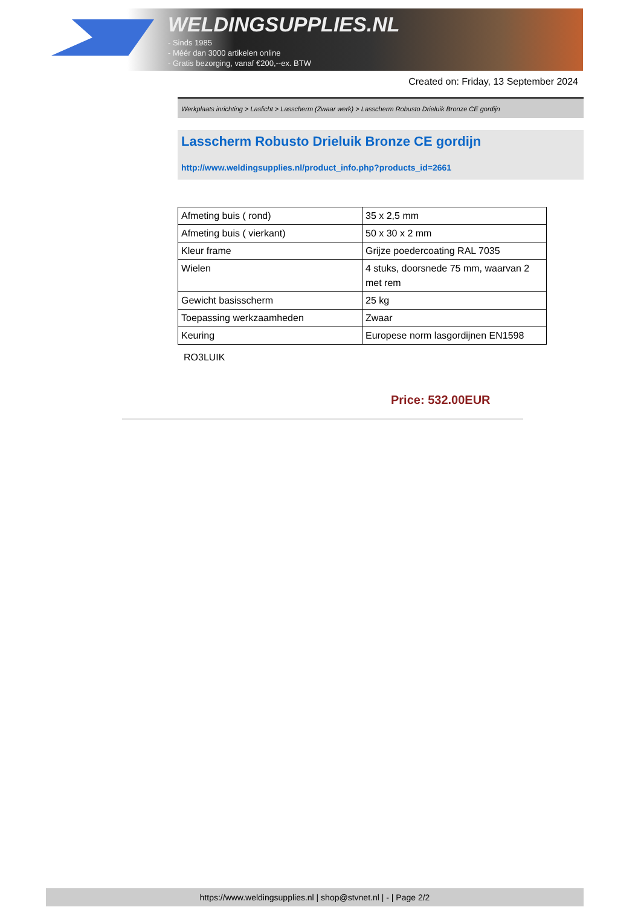WELDINGSUPPLIES.NL
- Sinds 1985
- Méér dan 3000 artikelen online
- Gratis bezorging, vanaf €200,--ex. BTW
Created on: Friday, 13 September 2024
Werkplaats inrichting > Laslicht > Lasscherm (Zwaar werk) > Lasscherm Robusto Drieluik Bronze CE gordijn
Lasscherm Robusto Drieluik Bronze CE gordijn
http://www.weldingsupplies.nl/product_info.php?products_id=2661
| Afmeting buis ( rond) | 35 x 2,5 mm |
| Afmeting buis ( vierkant) | 50 x 30 x 2 mm |
| Kleur frame | Grijze poedercoating RAL 7035 |
| Wielen | 4 stuks, doorsnede 75 mm, waarvan 2 met rem |
| Gewicht basisscherm | 25 kg |
| Toepassing werkzaamheden | Zwaar |
| Keuring | Europese norm lasgordijnen EN1598 |
RO3LUIK
Price: 532.00EUR
https://www.weldingsupplies.nl | shop@stvnet.nl | - | Page 2/2